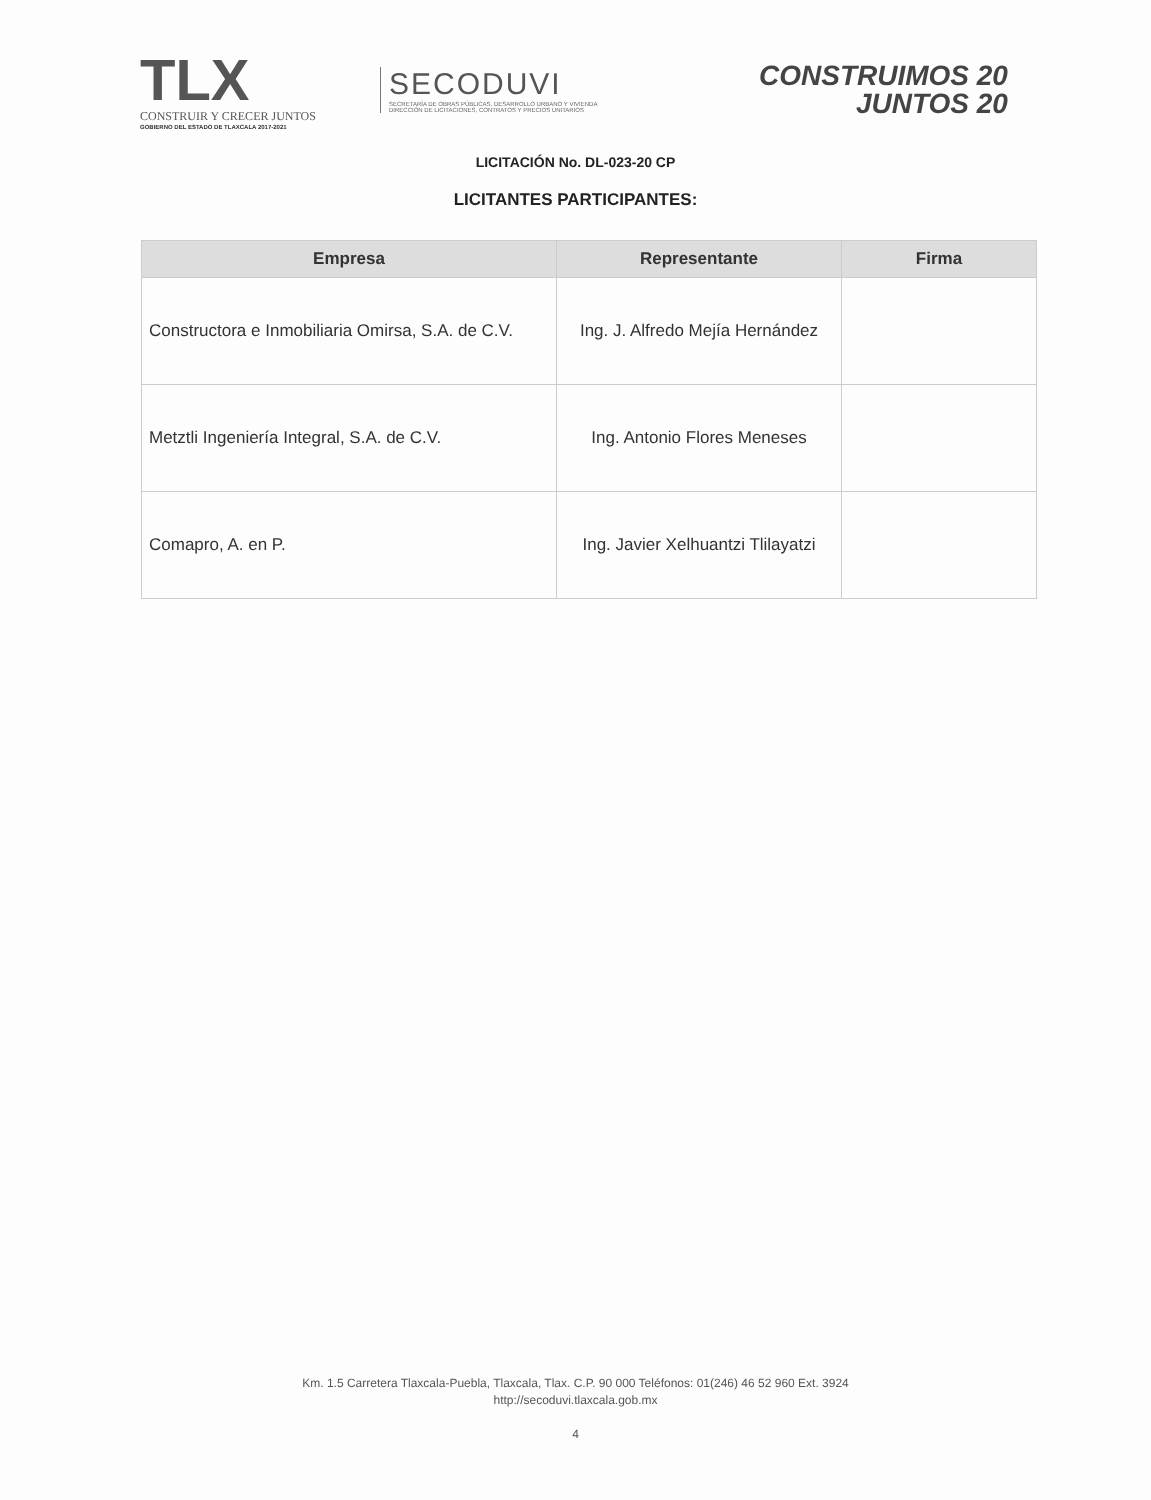TLX
CONSTRUIR Y CRECER JUNTOS
GOBIERNO DEL ESTADO DE TLAXCALA 2017-2021
SECODUVI
SECRETARÍA DE OBRAS PÚBLICAS, DESARROLLO URBANO Y VIVIENDA
DIRECCIÓN DE LICITACIONES, CONTRATOS Y PRECIOS UNITARIOS
CONSTRUIMOS 20
JUNTOS 20
LICITACIÓN No. DL-023-20 CP
LICITANTES PARTICIPANTES:
| Empresa | Representante | Firma |
| --- | --- | --- |
| Constructora e Inmobiliaria Omirsa, S.A. de C.V. | Ing. J. Alfredo Mejía Hernández | |
| Metztli Ingeniería Integral, S.A. de C.V. | Ing. Antonio Flores Meneses | |
| Comapro, A. en P. | Ing. Javier Xelhuantzi Tlilayatzi | |
Km. 1.5 Carretera Tlaxcala-Puebla, Tlaxcala, Tlax. C.P. 90 000 Teléfonos: 01(246) 46 52 960 Ext. 3924
http://secoduvi.tlaxcala.gob.mx
4